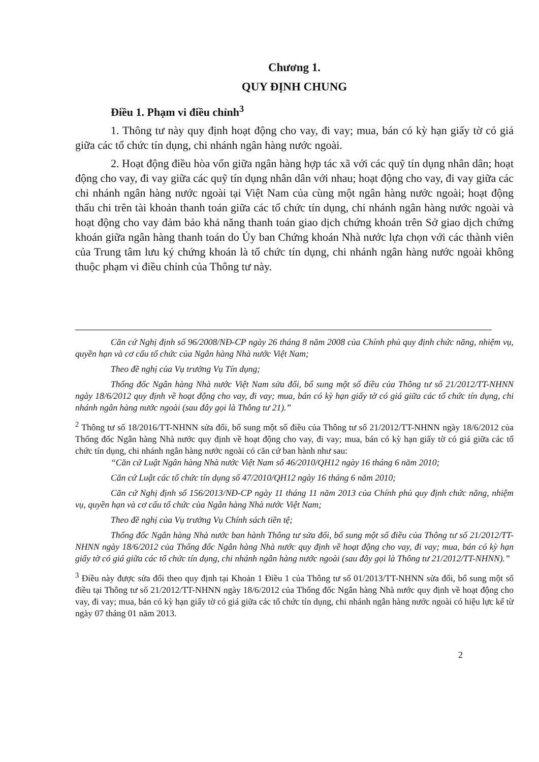Chương 1.
QUY ĐỊNH CHUNG
Điều 1. Phạm vi điều chỉnh<sup>3</sup>
1. Thông tư này quy định hoạt động cho vay, đi vay; mua, bán có kỳ hạn giấy tờ có giá giữa các tổ chức tín dụng, chi nhánh ngân hàng nước ngoài.
2. Hoạt động điều hòa vốn giữa ngân hàng hợp tác xã với các quỹ tín dụng nhân dân; hoạt động cho vay, đi vay giữa các quỹ tín dụng nhân dân với nhau; hoạt động cho vay, đi vay giữa các chi nhánh ngân hàng nước ngoài tại Việt Nam của cùng một ngân hàng nước ngoài; hoạt động thấu chi trên tài khoản thanh toán giữa các tổ chức tín dụng, chi nhánh ngân hàng nước ngoài và hoạt động cho vay đảm bảo khả năng thanh toán giao dịch chứng khoán trên Sở giao dịch chứng khoán giữa ngân hàng thanh toán do Ủy ban Chứng khoán Nhà nước lựa chọn với các thành viên của Trung tâm lưu ký chứng khoán là tổ chức tín dụng, chi nhánh ngân hàng nước ngoài không thuộc phạm vi điều chỉnh của Thông tư này.
Căn cứ Nghị định số 96/2008/NĐ-CP ngày 26 tháng 8 năm 2008 của Chính phủ quy định chức năng, nhiệm vụ, quyền hạn và cơ cấu tổ chức của Ngân hàng Nhà nước Việt Nam;
Theo đề nghị của Vụ trưởng Vụ Tín dụng;
Thống đốc Ngân hàng Nhà nước Việt Nam sửa đổi, bổ sung một số điều của Thông tư số 21/2012/TT-NHNN ngày 18/6/2012 quy định về hoạt động cho vay, đi vay; mua, bán có kỳ hạn giấy tờ có giá giữa các tổ chức tín dụng, chi nhánh ngân hàng nước ngoài (sau đây gọi là Thông tư 21).”
<sup>2</sup> Thông tư số 18/2016/TT-NHNN sửa đổi, bổ sung một số điều của Thông tư số 21/2012/TT-NHNN ngày 18/6/2012 của Thống đốc Ngân hàng Nhà nước quy định về hoạt động cho vay, đi vay; mua, bán có kỳ hạn giấy tờ có giá giữa các tổ chức tín dụng, chi nhánh ngân hàng nước ngoài có căn cứ ban hành như sau:
“Căn cứ Luật Ngân hàng Nhà nước Việt Nam số 46/2010/QH12 ngày 16 tháng 6 năm 2010;
Căn cứ Luật các tổ chức tín dụng số 47/2010/QH12 ngày 16 tháng 6 năm 2010;
Căn cứ Nghị định số 156/2013/NĐ-CP ngày 11 tháng 11 năm 2013 của Chính phủ quy định chức năng, nhiệm vụ, quyền hạn và cơ cấu tổ chức của Ngân hàng Nhà nước Việt Nam;
Theo đề nghị của Vụ trưởng Vụ Chính sách tiền tệ;
Thống đốc Ngân hàng Nhà nước ban hành Thông tư sửa đổi, bổ sung một số điều của Thông tư số 21/2012/TT-NHNN ngày 18/6/2012 của Thống đốc Ngân hàng Nhà nước quy định về hoạt động cho vay, đi vay; mua, bán có kỳ hạn giấy tờ có giá giữa các tổ chức tín dụng, chi nhánh ngân hàng nước ngoài (sau đây gọi là Thông tư 21/2012/TT-NHNN).”
<sup>3</sup> Điều này được sửa đổi theo quy định tại Khoản 1 Điều 1 của Thông tư số 01/2013/TT-NHNN sửa đổi, bổ sung một số điều tại Thông tư số 21/2012/TT-NHNN ngày 18/6/2012 của Thống đốc Ngân hàng Nhà nước quy định về hoạt động cho vay, đi vay; mua, bán có kỳ hạn giấy tờ có giá giữa các tổ chức tín dụng, chi nhánh ngân hàng nước ngoài có hiệu lực kể từ ngày 07 tháng 01 năm 2013.
2